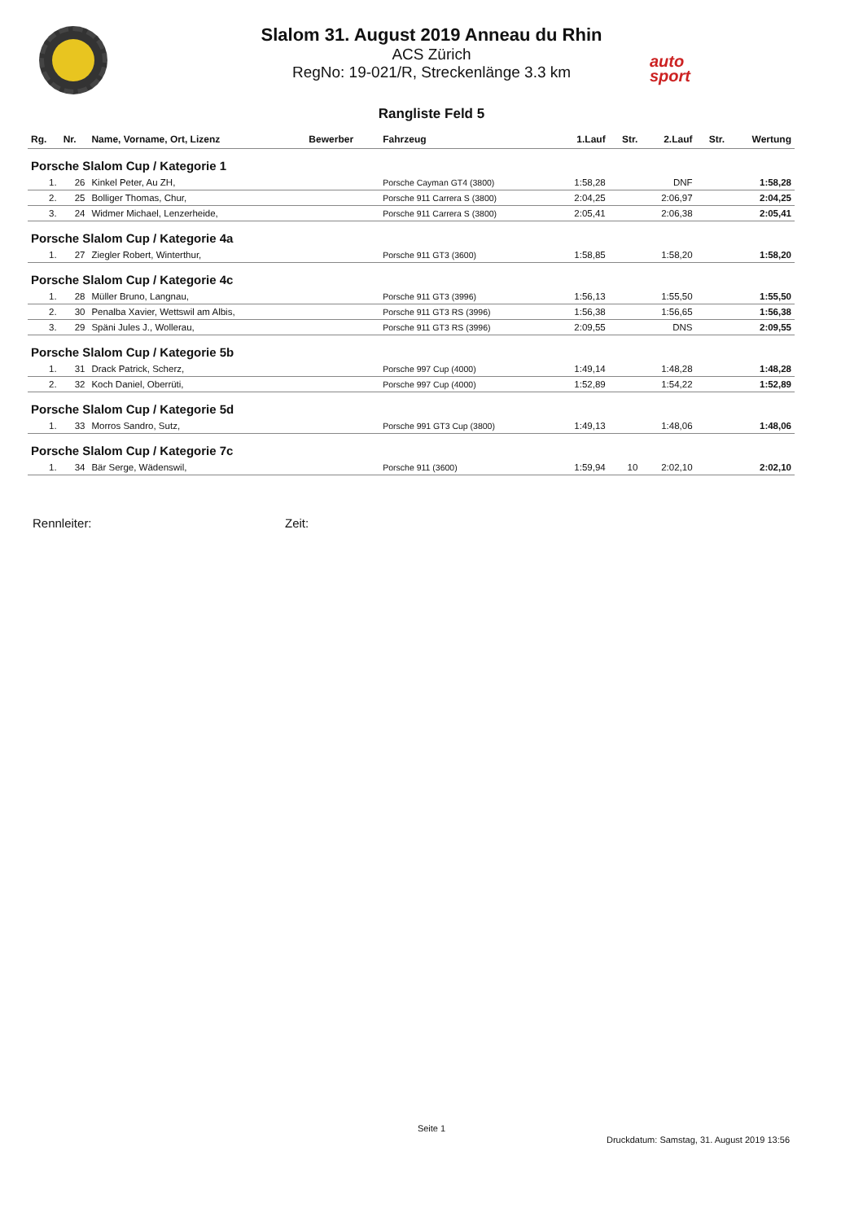Slalom 31. August 2019 Anneau du Rhin
ACS Zürich
RegNo: 19-021/R, Streckenlänge 3.3 km
auto
sport
Rangliste Feld 5
| Rg. | Nr. | Name, Vorname, Ort, Lizenz | Bewerber | Fahrzeug | 1.Lauf | Str. | 2.Lauf | Str. | Wertung |
| --- | --- | --- | --- | --- | --- | --- | --- | --- | --- |
| Porsche Slalom Cup / Kategorie 1 | | | | | | | | | |
| 1. | 26 | Kinkel Peter, Au ZH, | | Porsche Cayman GT4 (3800) | 1:58,28 | | DNF | | 1:58,28 |
| 2. | 25 | Bolliger Thomas, Chur, | | Porsche 911 Carrera S (3800) | 2:04,25 | | 2:06,97 | | 2:04,25 |
| 3. | 24 | Widmer Michael, Lenzerheide, | | Porsche 911 Carrera S (3800) | 2:05,41 | | 2:06,38 | | 2:05,41 |
| Porsche Slalom Cup / Kategorie 4a | | | | | | | | | |
| 1. | 27 | Ziegler Robert, Winterthur, | | Porsche 911 GT3 (3600) | 1:58,85 | | 1:58,20 | | 1:58,20 |
| Porsche Slalom Cup / Kategorie 4c | | | | | | | | | |
| 1. | 28 | Müller Bruno, Langnau, | | Porsche 911 GT3 (3996) | 1:56,13 | | 1:55,50 | | 1:55,50 |
| 2. | 30 | Penalba Xavier, Wettswil am Albis, | | Porsche 911 GT3 RS (3996) | 1:56,38 | | 1:56,65 | | 1:56,38 |
| 3. | 29 | Späni Jules J., Wollerau, | | Porsche 911 GT3 RS (3996) | 2:09,55 | | DNS | | 2:09,55 |
| Porsche Slalom Cup / Kategorie 5b | | | | | | | | | |
| 1. | 31 | Drack Patrick, Scherz, | | Porsche 997 Cup (4000) | 1:49,14 | | 1:48,28 | | 1:48,28 |
| 2. | 32 | Koch Daniel, Oberrüti, | | Porsche 997 Cup (4000) | 1:52,89 | | 1:54,22 | | 1:52,89 |
| Porsche Slalom Cup / Kategorie 5d | | | | | | | | | |
| 1. | 33 | Morros Sandro, Sutz, | | Porsche 991 GT3 Cup (3800) | 1:49,13 | | 1:48,06 | | 1:48,06 |
| Porsche Slalom Cup / Kategorie 7c | | | | | | | | | |
| 1. | 34 | Bär Serge, Wädenswil, | | Porsche 911 (3600) | 1:59,94 | 10 | 2:02,10 | | 2:02,10 |
Rennleiter: Zeit:
Seite 1
Druckdatum: Samstag, 31. August 2019 13:56